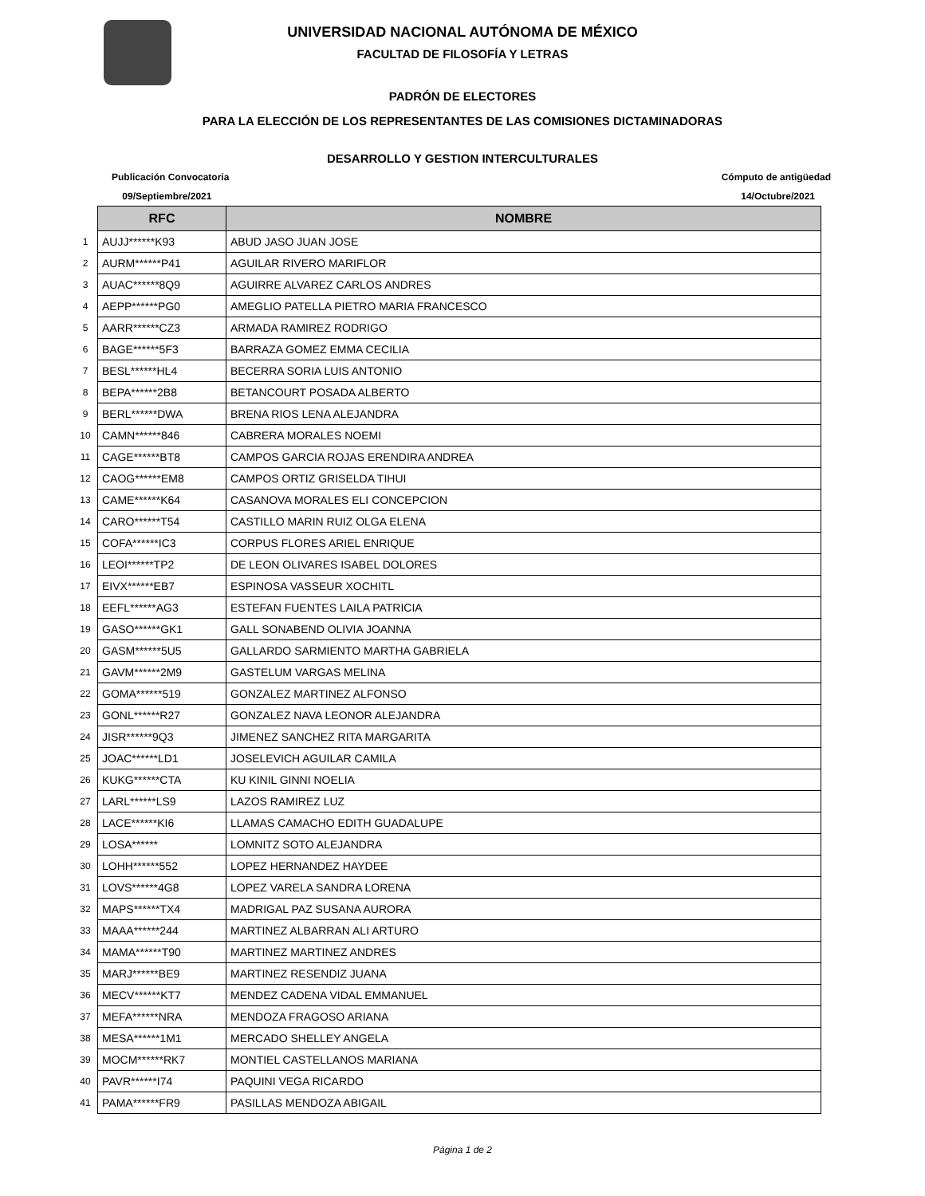UNIVERSIDAD NACIONAL AUTÓNOMA DE MÉXICO
FACULTAD DE FILOSOFÍA Y LETRAS
PADRÓN DE ELECTORES
PARA LA ELECCIÓN DE LOS REPRESENTANTES DE LAS COMISIONES DICTAMINADORAS
DESARROLLO Y GESTION INTERCULTURALES
Publicación Convocatoria
09/Septiembre/2021
Cómputo de antigüedad
14/Octubre/2021
| | RFC | NOMBRE |
| 1 | AUJJ******K93 | ABUD JASO JUAN JOSE |
| 2 | AURM******P41 | AGUILAR RIVERO MARIFLOR |
| 3 | AUAC******8Q9 | AGUIRRE ALVAREZ CARLOS ANDRES |
| 4 | AEPP******PG0 | AMEGLIO PATELLA PIETRO MARIA FRANCESCO |
| 5 | AARR******CZ3 | ARMADA RAMIREZ RODRIGO |
| 6 | BAGE******5F3 | BARRAZA GOMEZ EMMA CECILIA |
| 7 | BESL******HL4 | BECERRA SORIA LUIS ANTONIO |
| 8 | BEPA******2B8 | BETANCOURT POSADA ALBERTO |
| 9 | BERL******DWA | BRENA RIOS LENA ALEJANDRA |
| 10 | CAMN******846 | CABRERA MORALES NOEMI |
| 11 | CAGE******BT8 | CAMPOS GARCIA ROJAS ERENDIRA ANDREA |
| 12 | CAOG******EM8 | CAMPOS ORTIZ GRISELDA TIHUI |
| 13 | CAME******K64 | CASANOVA MORALES ELI CONCEPCION |
| 14 | CARO******T54 | CASTILLO MARIN RUIZ OLGA ELENA |
| 15 | COFA******IC3 | CORPUS FLORES ARIEL ENRIQUE |
| 16 | LEOI******TP2 | DE LEON OLIVARES ISABEL DOLORES |
| 17 | EIVX******EB7 | ESPINOSA VASSEUR XOCHITL |
| 18 | EEFL******AG3 | ESTEFAN FUENTES LAILA PATRICIA |
| 19 | GASO******GK1 | GALL SONABEND OLIVIA JOANNA |
| 20 | GASM******5U5 | GALLARDO SARMIENTO MARTHA GABRIELA |
| 21 | GAVM******2M9 | GASTELUM VARGAS MELINA |
| 22 | GOMA******519 | GONZALEZ MARTINEZ ALFONSO |
| 23 | GONL******R27 | GONZALEZ NAVA LEONOR ALEJANDRA |
| 24 | JISR******9Q3 | JIMENEZ SANCHEZ RITA MARGARITA |
| 25 | JOAC******LD1 | JOSELEVICH AGUILAR CAMILA |
| 26 | KUKG******CTA | KU KINIL GINNI NOELIA |
| 27 | LARL******LS9 | LAZOS RAMIREZ LUZ |
| 28 | LACE******KI6 | LLAMAS CAMACHO EDITH GUADALUPE |
| 29 | LOSA****** | LOMNITZ SOTO ALEJANDRA |
| 30 | LOHH******552 | LOPEZ HERNANDEZ HAYDEE |
| 31 | LOVS******4G8 | LOPEZ VARELA SANDRA LORENA |
| 32 | MAPS******TX4 | MADRIGAL PAZ SUSANA AURORA |
| 33 | MAAA******244 | MARTINEZ ALBARRAN ALI ARTURO |
| 34 | MAMA******T90 | MARTINEZ MARTINEZ ANDRES |
| 35 | MARJ******BE9 | MARTINEZ RESENDIZ JUANA |
| 36 | MECV******KT7 | MENDEZ CADENA VIDAL EMMANUEL |
| 37 | MEFA******NRA | MENDOZA FRAGOSO ARIANA |
| 38 | MESA******1M1 | MERCADO SHELLEY ANGELA |
| 39 | MOCM******RK7 | MONTIEL CASTELLANOS MARIANA |
| 40 | PAVR******I74 | PAQUINI VEGA RICARDO |
| 41 | PAMA******FR9 | PASILLAS MENDOZA ABIGAIL |
Página 1 de 2